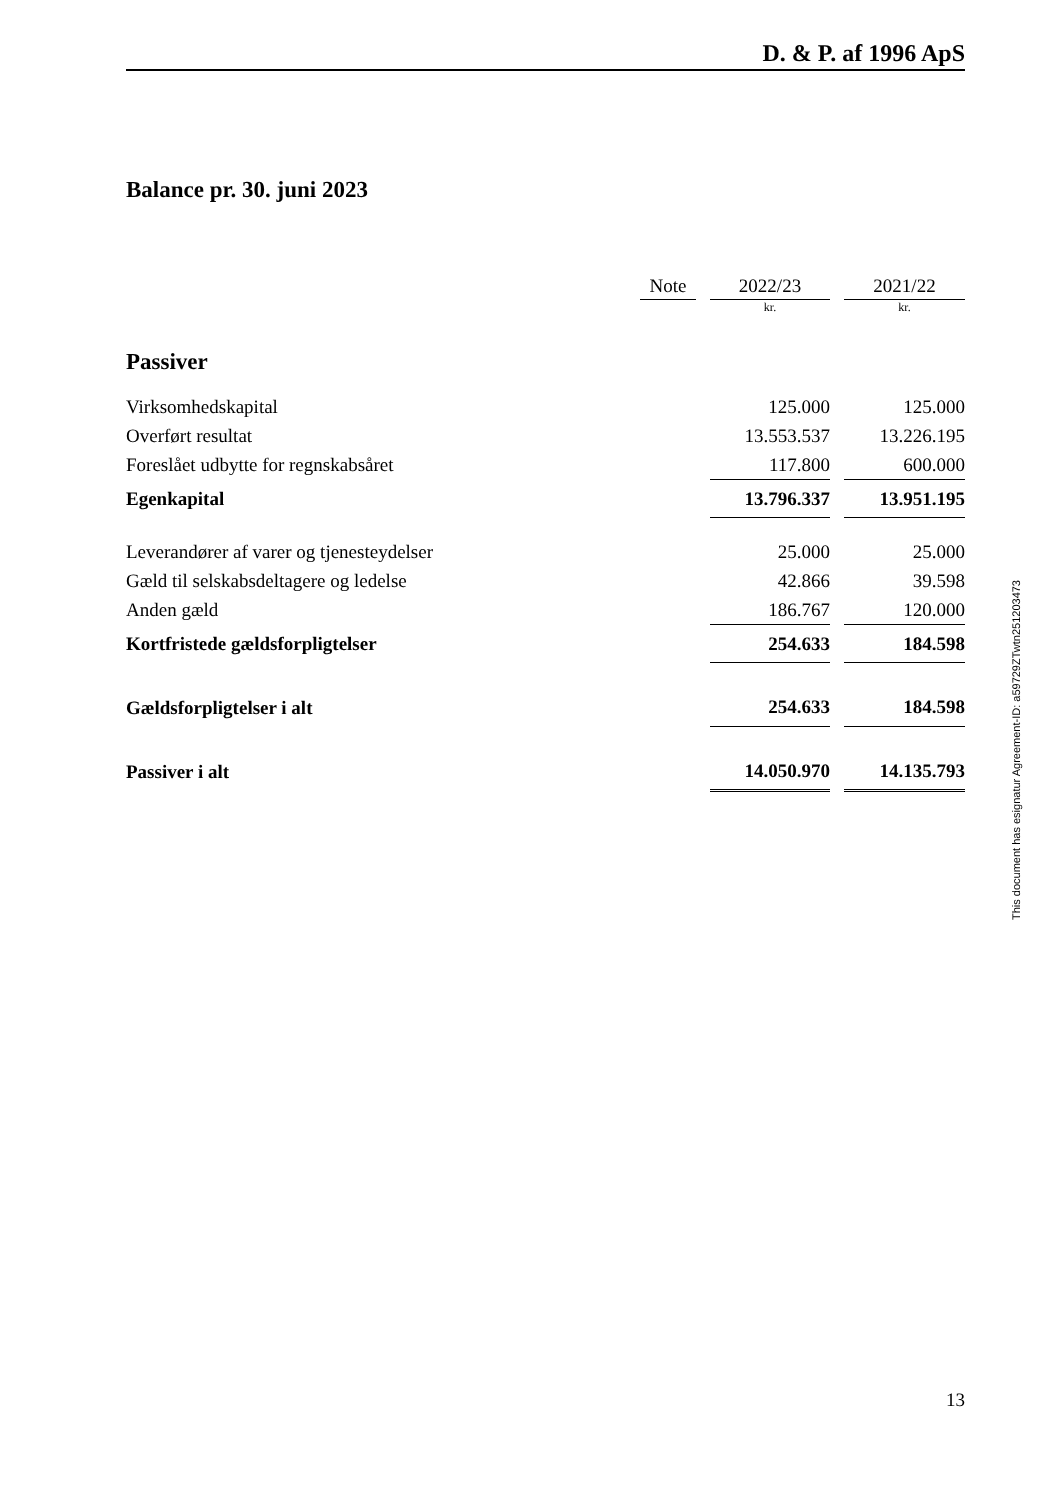D. & P. af 1996 ApS
Balance pr. 30. juni 2023
| | Note | | 2022/23 | | 2021/22 |
| --- | --- | --- | --- | --- | --- |
| | | | kr. | | kr. |
| Passiver | | | | | |
| Virksomhedskapital | | | 125.000 | | 125.000 |
| Overført resultat | | | 13.553.537 | | 13.226.195 |
| Foreslået udbytte for regnskabsåret | | | 117.800 | | 600.000 |
| Egenkapital | | | 13.796.337 | | 13.951.195 |
| Leverandører af varer og tjenesteydelser | | | 25.000 | | 25.000 |
| Gæld til selskabsdeltagere og ledelse | | | 42.866 | | 39.598 |
| Anden gæld | | | 186.767 | | 120.000 |
| Kortfristede gældsforpligtelser | | | 254.633 | | 184.598 |
| Gældsforpligtelser i alt | | | 254.633 | | 184.598 |
| Passiver i alt | | | 14.050.970 | | 14.135.793 |
13
This document has esignatur Agreement-ID: a59729ZTwtn251203473